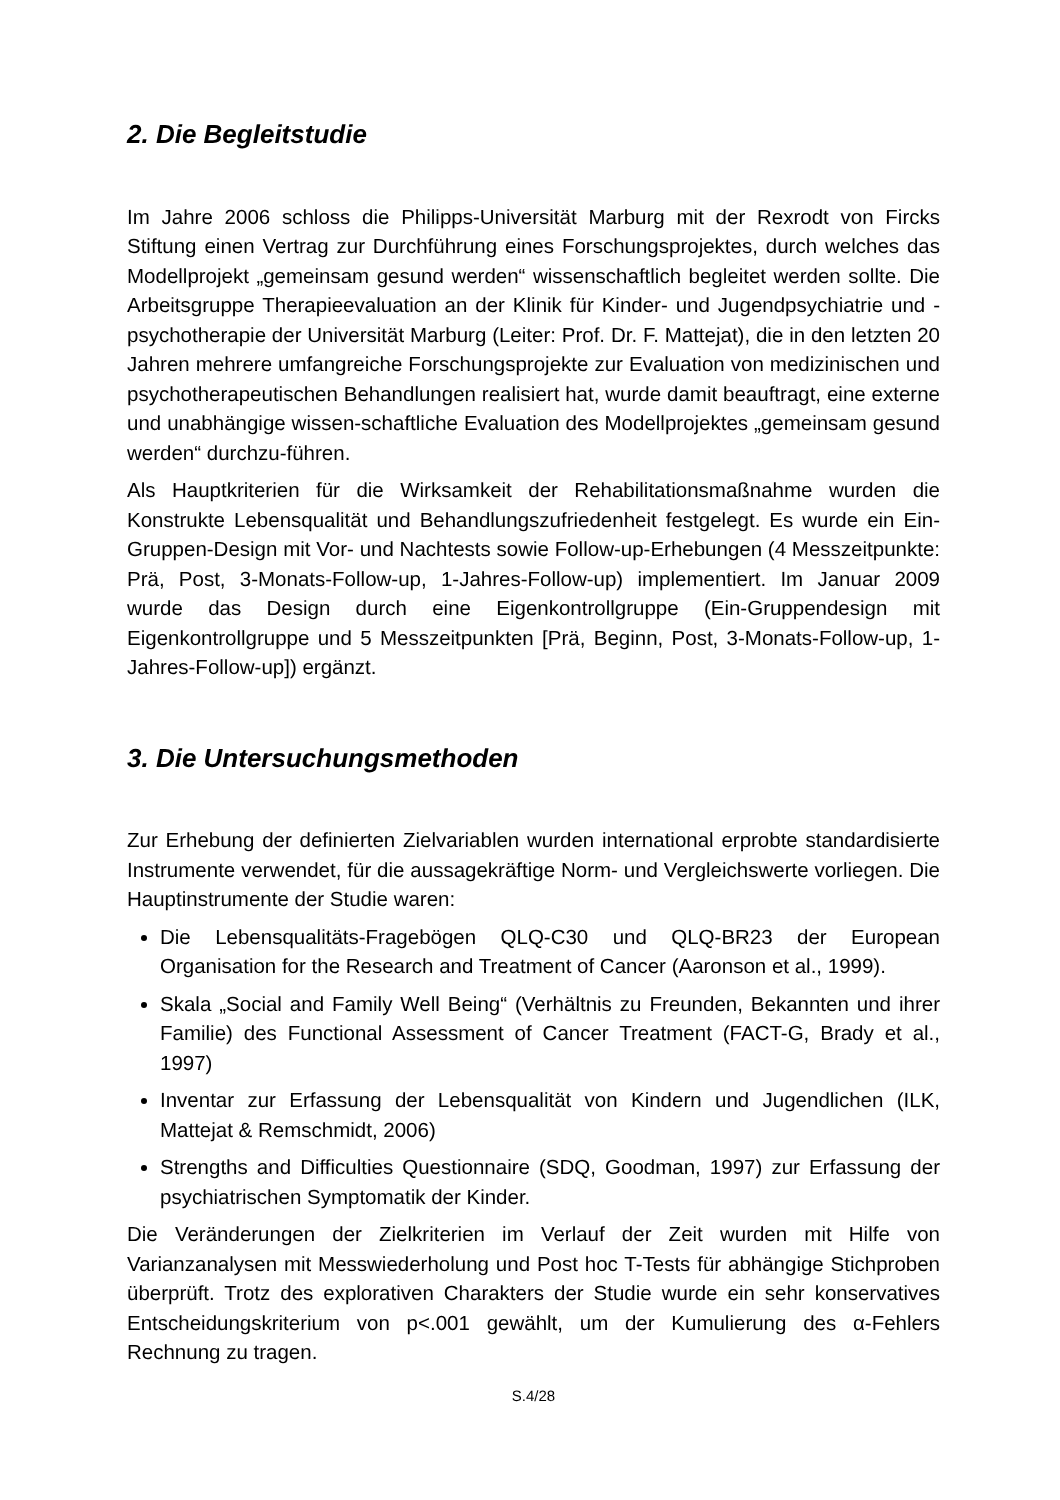2. Die Begleitstudie
Im Jahre 2006 schloss die Philipps-Universität Marburg mit der Rexrodt von Fircks Stiftung einen Vertrag zur Durchführung eines Forschungsprojektes, durch welches das Modellprojekt „gemeinsam gesund werden“ wissenschaftlich begleitet werden sollte. Die Arbeitsgruppe Therapieevaluation an der Klinik für Kinder- und Jugendpsychiatrie und -psychotherapie der Universität Marburg (Leiter: Prof. Dr. F. Mattejat), die in den letzten 20 Jahren mehrere umfangreiche Forschungsprojekte zur Evaluation von medizinischen und psychotherapeutischen Behandlungen realisiert hat, wurde damit beauftragt, eine externe und unabhängige wissen-schaftliche Evaluation des Modellprojektes „gemeinsam gesund werden“ durchzu-führen.
Als Hauptkriterien für die Wirksamkeit der Rehabilitationsmaßnahme wurden die Konstrukte Lebensqualität und Behandlungszufriedenheit festgelegt. Es wurde ein Ein-Gruppen-Design mit Vor- und Nachtests sowie Follow-up-Erhebungen (4 Messzeitpunkte: Prä, Post, 3-Monats-Follow-up, 1-Jahres-Follow-up) implementiert. Im Januar 2009 wurde das Design durch eine Eigenkontrollgruppe (Ein-Gruppendesign mit Eigenkontrollgruppe und 5 Messzeitpunkten [Prä, Beginn, Post, 3-Monats-Follow-up, 1-Jahres-Follow-up]) ergänzt.
3. Die Untersuchungsmethoden
Zur Erhebung der definierten Zielvariablen wurden international erprobte standardisierte Instrumente verwendet, für die aussagekräftige Norm- und Vergleichswerte vorliegen. Die Hauptinstrumente der Studie waren:
Die Lebensqualitäts-Fragebögen QLQ-C30 und QLQ-BR23 der European Organisation for the Research and Treatment of Cancer (Aaronson et al., 1999).
Skala „Social and Family Well Being“ (Verhältnis zu Freunden, Bekannten und ihrer Familie) des Functional Assessment of Cancer Treatment (FACT-G, Brady et al., 1997)
Inventar zur Erfassung der Lebensqualität von Kindern und Jugendlichen (ILK, Mattejat & Remschmidt, 2006)
Strengths and Difficulties Questionnaire (SDQ, Goodman, 1997) zur Erfassung der psychiatrischen Symptomatik der Kinder.
Die Veränderungen der Zielkriterien im Verlauf der Zeit wurden mit Hilfe von Varianzanalysen mit Messwiederholung und Post hoc T-Tests für abhängige Stichproben überprüft. Trotz des explorativen Charakters der Studie wurde ein sehr konservatives Entscheidungskriterium von p<.001 gewählt, um der Kumulierung des α-Fehlers Rechnung zu tragen.
S.4/28